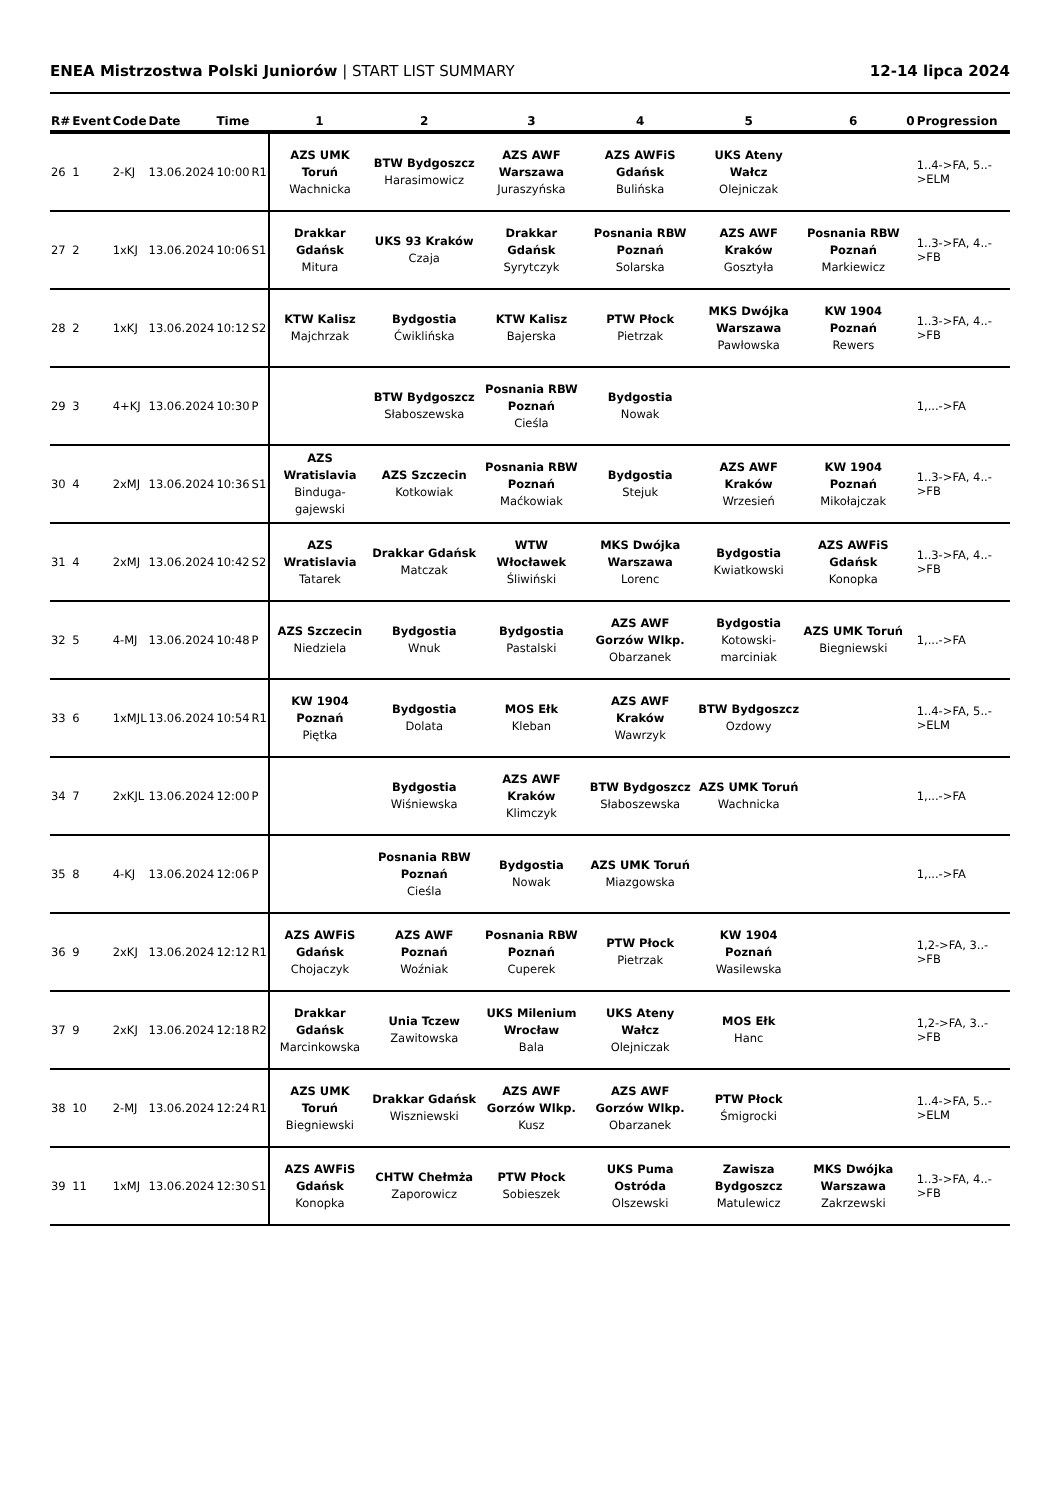ENEA Mistrzostwa Polski Juniorów | START LIST SUMMARY 12-14 lipca 2024
| R# | Event | Code | Date | Time | | 1 | 2 | 3 | 4 | 5 | 6 | 0 | Progression |
| --- | --- | --- | --- | --- | --- | --- | --- | --- | --- | --- | --- | --- | --- |
| 26 | 1 | 2-KJ | 13.06.2024 | 10:00 | R1 | AZS UMK Toruń Wachnicka | BTW Bydgoszcz Harasimowicz | AZS AWF Warszawa Juraszyńska | AZS AWFiS Gdańsk Bulińska | UKS Ateny Wałcz Olejniczak | | | 1..4->FA, 5..->ELM |
| 27 | 2 | 1xKJ | 13.06.2024 | 10:06 | S1 | Drakkar Gdańsk Mitura | UKS 93 Kraków Czaja | Drakkar Gdańsk Syrytczyk | Posnania RBW Poznań Solarska | AZS AWF Kraków Gosztyła | Posnania RBW Poznań Markiewicz | | 1..3->FA, 4..->FB |
| 28 | 2 | 1xKJ | 13.06.2024 | 10:12 | S2 | KTW Kalisz Majchrzak | Bydgostia Ćwiklińska | KTW Kalisz Bajerska | PTW Płock Pietrzak | MKS Dwójka Warszawa Pawłowska | KW 1904 Poznań Rewers | | 1..3->FA, 4..->FB |
| 29 | 3 | 4+KJ | 13.06.2024 | 10:30 | P | | BTW Bydgoszcz Słaboszewska | Posnania RBW Poznań Cieśla | Bydgostia Nowak | | | | 1,...->FA |
| 30 | 4 | 2xMJ | 13.06.2024 | 10:36 | S1 | AZS Wratislavia Binduga-gajewski | AZS Szczecin Kotkowiak | Posnania RBW Poznań Maćkowiak | Bydgostia Stejuk | AZS AWF Kraków Wrzesień | KW 1904 Poznań Mikołajczak | | 1..3->FA, 4..->FB |
| 31 | 4 | 2xMJ | 13.06.2024 | 10:42 | S2 | AZS Wratislavia Tatarek | Drakkar Gdańsk Matczak | WTW Włocławek Śliwiński | MKS Dwójka Warszawa Lorenc | Bydgostia Kwiatkowski | AZS AWFiS Gdańsk Konopka | | 1..3->FA, 4..->FB |
| 32 | 5 | 4-MJ | 13.06.2024 | 10:48 | P | AZS Szczecin Niedziela | Bydgostia Wnuk | Bydgostia Pastalski | AZS AWF Gorzów Wlkp. Obarzanek | Bydgostia Kotowski-marciniak | AZS UMK Toruń Biegniewski | | 1,...->FA |
| 33 | 6 | 1xMJL | 13.06.2024 | 10:54 | R1 | KW 1904 Poznań Piętka | Bydgostia Dolata | MOS Ełk Kleban | AZS AWF Kraków Wawrzyk | BTW Bydgoszcz Ozdowy | | | 1..4->FA, 5..->ELM |
| 34 | 7 | 2xKJL | 13.06.2024 | 12:00 | P | | Bydgostia Wiśniewska | AZS AWF Kraków Klimczyk | BTW Bydgoszcz Słaboszewska | AZS UMK Toruń Wachnicka | | | 1,...->FA |
| 35 | 8 | 4-KJ | 13.06.2024 | 12:06 | P | | Posnania RBW Poznań Cieśla | Bydgostia Nowak | AZS UMK Toruń Miazgowska | | | | 1,...->FA |
| 36 | 9 | 2xKJ | 13.06.2024 | 12:12 | R1 | AZS AWFiS Gdańsk Chojaczyk | AZS AWF Poznań Woźniak | Posnania RBW Poznań Cuperek | PTW Płock Pietrzak | KW 1904 Poznań Wasilewska | | | 1,2->FA, 3..->FB |
| 37 | 9 | 2xKJ | 13.06.2024 | 12:18 | R2 | Drakkar Gdańsk Marcinkowska | Unia Tczew Zawitowska | UKS Milenium Wrocław Bala | UKS Ateny Wałcz Olejniczak | MOS Ełk Hanc | | | 1,2->FA, 3..->FB |
| 38 | 10 | 2-MJ | 13.06.2024 | 12:24 | R1 | AZS UMK Toruń Biegniewski | Drakkar Gdańsk Wiszniewski | AZS AWF Gorzów Wlkp. Kusz | AZS AWF Gorzów Wlkp. Obarzanek | PTW Płock Śmigrocki | | | 1..4->FA, 5..->ELM |
| 39 | 11 | 1xMJ | 13.06.2024 | 12:30 | S1 | AZS AWFiS Gdańsk Konopka | CHTW Chełmża Zaporowicz | PTW Płock Sobieszek | UKS Puma Ostróda Olszewski | Zawisza Bydgoszcz Matulewicz | MKS Dwójka Warszawa Zakrzewski | | 1..3->FA, 4..->FB |